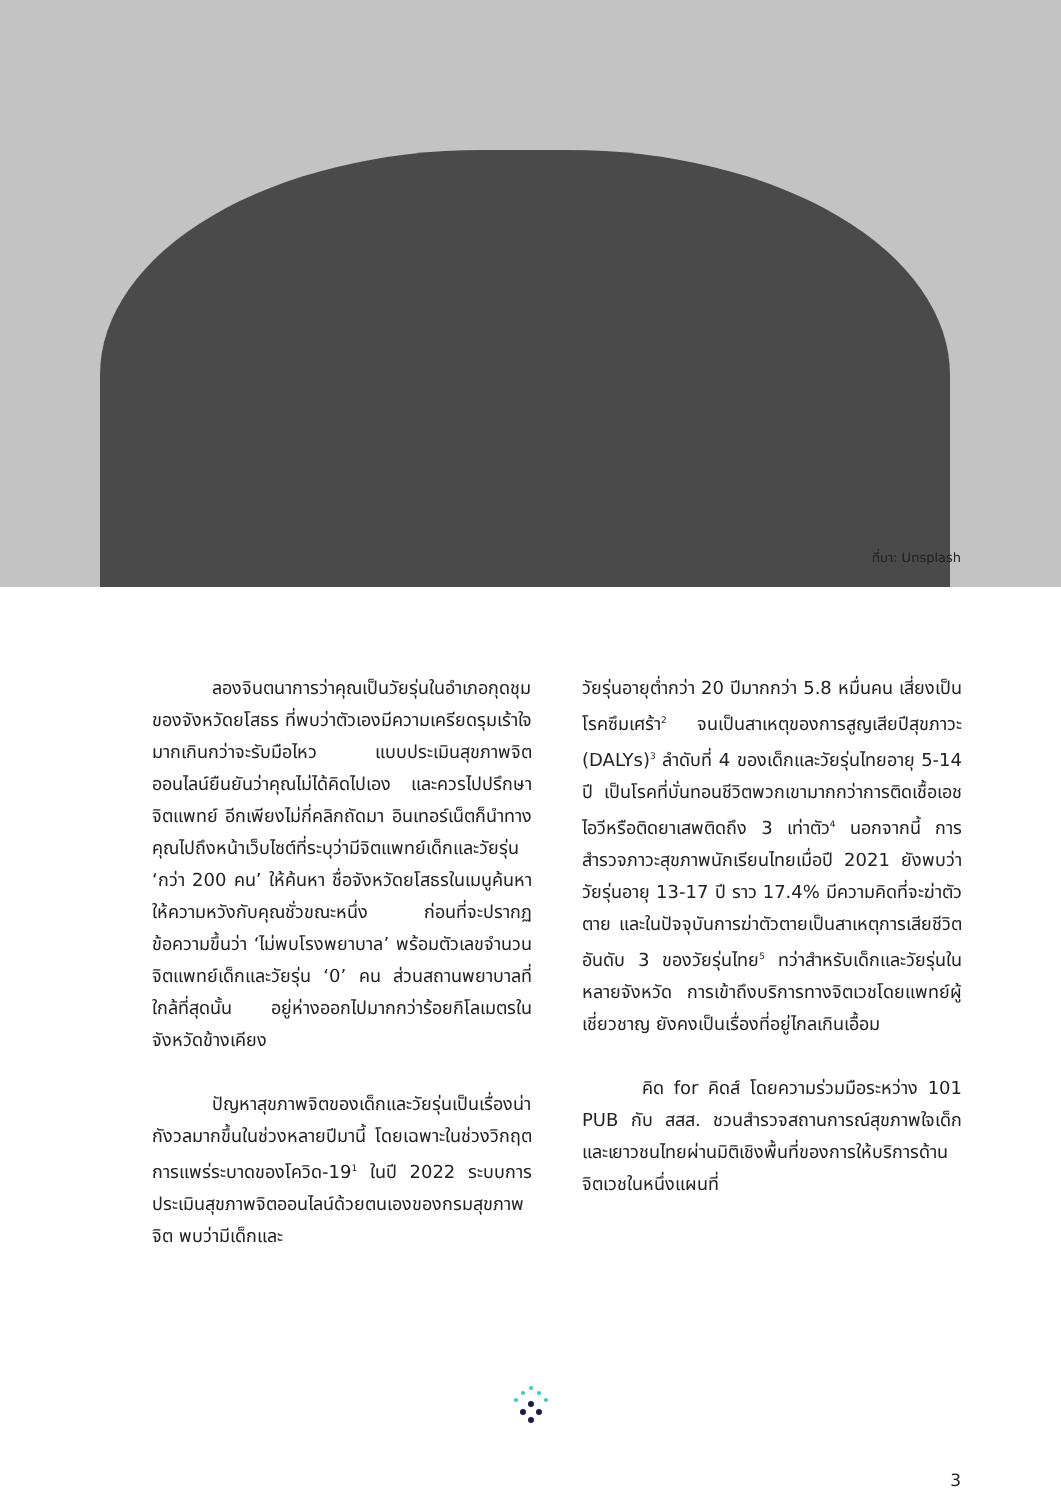ที่มา: Unsplash
ลองจินตนาการว่าคุณเป็นวัยรุ่นในอำเภอกุดชุมของจังหวัดยโสธร ที่พบว่าตัวเองมีความเครียดรุมเร้าใจมากเกินกว่าจะรับมือไหว แบบประเมินสุขภาพจิตออนไลน์ยืนยันว่าคุณไม่ได้คิดไปเอง และควรไปปรึกษาจิตแพทย์ อีกเพียงไม่กี่คลิกถัดมา อินเทอร์เน็ตก็นำทางคุณไปถึงหน้าเว็บไซต์ที่ระบุว่ามีจิตแพทย์เด็กและวัยรุ่น ‘กว่า 200 คน’ ให้ค้นหา ชื่อจังหวัดยโสธรในเมนูค้นหาให้ความหวังกับคุณชั่วขณะหนึ่ง ก่อนที่จะปรากฏข้อความขึ้นว่า ‘ไม่พบโรงพยาบาล’ พร้อมตัวเลขจำนวนจิตแพทย์เด็กและวัยรุ่น ‘0’ คน ส่วนสถานพยาบาลที่ใกล้ที่สุดนั้น อยู่ห่างออกไปมากกว่าร้อยกิโลเมตรในจังหวัดข้างเคียง
ปัญหาสุขภาพจิตของเด็กและวัยรุ่นเป็นเรื่องน่ากังวลมากขึ้นในช่วงหลายปีมานี้ โดยเฉพาะในช่วงวิกฤตการแพร่ระบาดของโควิด-19<sup>1</sup> ในปี 2022 ระบบการประเมินสุขภาพจิตออนไลน์ด้วยตนเองของกรมสุขภาพจิต พบว่ามีเด็กและ
วัยรุ่นอายุต่ำกว่า 20 ปีมากกว่า 5.8 หมื่นคน เสี่ยงเป็นโรคซึมเศร้า<sup>2</sup> จนเป็นสาเหตุของการสูญเสียปีสุขภาวะ (DALYs)<sup>3</sup> ลำดับที่ 4 ของเด็กและวัยรุ่นไทยอายุ 5-14 ปี เป็นโรคที่บั่นทอนชีวิตพวกเขามากกว่าการติดเชื้อเอชไอวีหรือติดยาเสพติดถึง 3 เท่าตัว<sup>4</sup> นอกจากนี้ การสำรวจภาวะสุขภาพนักเรียนไทยเมื่อปี 2021 ยังพบว่าวัยรุ่นอายุ 13-17 ปี ราว 17.4% มีความคิดที่จะฆ่าตัวตาย และในปัจจุบันการฆ่าตัวตายเป็นสาเหตุการเสียชีวิตอันดับ 3 ของวัยรุ่นไทย<sup>5</sup> ทว่าสำหรับเด็กและวัยรุ่นในหลายจังหวัด การเข้าถึงบริการทางจิตเวชโดยแพทย์ผู้เชี่ยวชาญ ยังคงเป็นเรื่องที่อยู่ไกลเกินเอื้อม
คิด for คิดส์ โดยความร่วมมือระหว่าง 101 PUB กับ สสส. ชวนสำรวจสถานการณ์สุขภาพใจเด็กและเยาวชนไทยผ่านมิติเชิงพื้นที่ของการให้บริการด้านจิตเวชในหนึ่งแผนที่
3